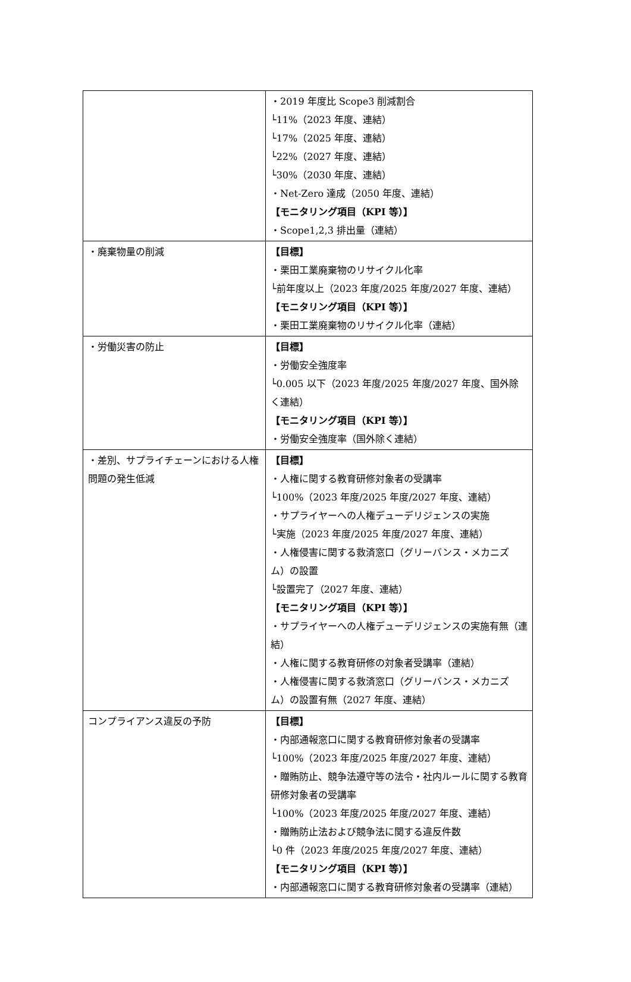| | ・2019 年度比 Scope3 削減割合 └11%（2023 年度、連結） └17%（2025 年度、連結） └22%（2027 年度、連結） └30%（2030 年度、連結） ・Net-Zero 達成（2050 年度、連結） 【モニタリング項目（KPI 等）】 ・Scope1,2,3 排出量（連結） |
| ・廃棄物量の削減 | 【目標】 ・栗田工業廃棄物のリサイクル化率 └前年度以上（2023 年度/2025 年度/2027 年度、連結） 【モニタリング項目（KPI 等）】 ・栗田工業廃棄物のリサイクル化率（連結） |
| ・労働災害の防止 | 【目標】 ・労働安全強度率 └0.005 以下（2023 年度/2025 年度/2027 年度、国外除く連結） 【モニタリング項目（KPI 等）】 ・労働安全強度率（国外除く連結） |
| ・差別、サプライチェーンにおける人権問題の発生低減 | 【目標】 ・人権に関する教育研修対象者の受講率 └100%（2023 年度/2025 年度/2027 年度、連結） ・サプライヤーへの人権デューデリジェンスの実施 └実施（2023 年度/2025 年度/2027 年度、連結） ・人権侵害に関する救済窓口（グリーバンス・メカニズム）の設置 └設置完了（2027 年度、連結） 【モニタリング項目（KPI 等）】 ・サプライヤーへの人権デューデリジェンスの実施有無（連結） ・人権に関する教育研修の対象者受講率（連結） ・人権侵害に関する救済窓口（グリーバンス・メカニズム）の設置有無（2027 年度、連結） |
| コンプライアンス違反の予防 | 【目標】 ・内部通報窓口に関する教育研修対象者の受講率 └100%（2023 年度/2025 年度/2027 年度、連結） ・贈賄防止、競争法遵守等の法令・社内ルールに関する教育研修対象者の受講率 └100%（2023 年度/2025 年度/2027 年度、連結） ・贈賄防止法および競争法に関する違反件数 └0 件（2023 年度/2025 年度/2027 年度、連結） 【モニタリング項目（KPI 等）】 ・内部通報窓口に関する教育研修対象者の受講率（連結） |